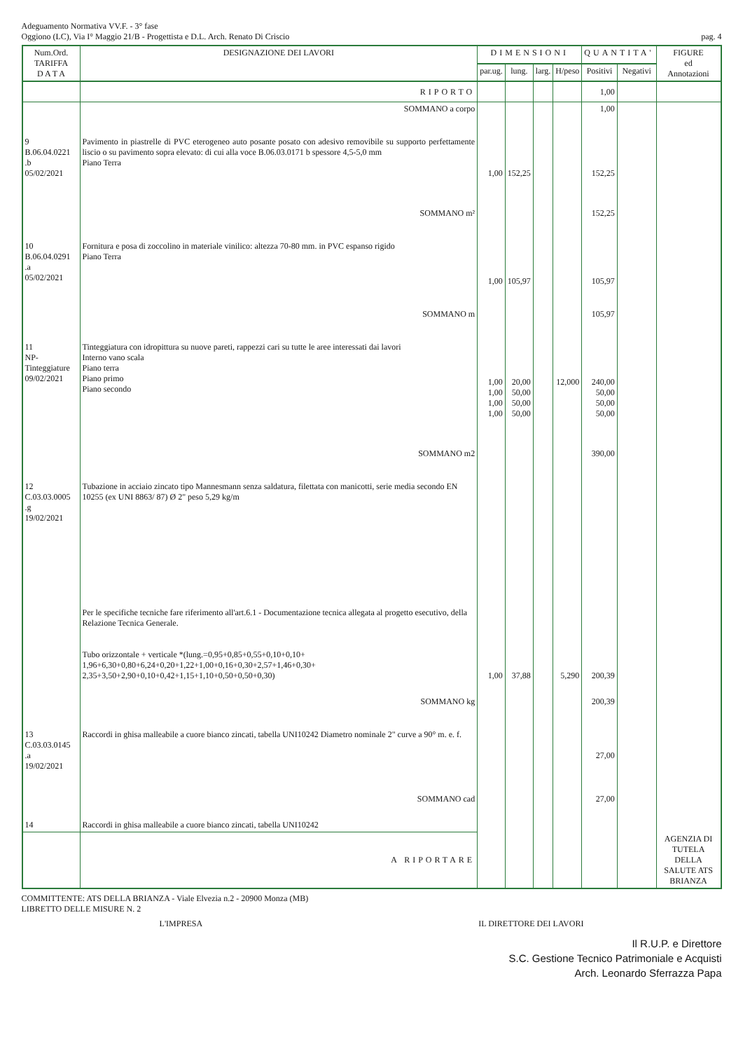Adeguamento Normativa VV.F. - 3° fase
Oggiono (LC), Via I° Maggio 21/B - Progettista e D.L. Arch. Renato Di Criscio
pag. 4
| Num.Ord. TARIFFA D A T A | DESIGNAZIONE DEI LAVORI | DIMENSIONI | | | | QUANTITA' | | FIGURE ed Annotazioni |
| --- | --- | --- | --- | --- | --- | --- | --- | --- |
| | | par.ug. | lung. | larg. | H/peso | Positivi | Negativi | |
| | RIPORTO | | | | | 1,00 | | |
| | SOMMANO a corpo | | | | | 1,00 | | |
| 9 B.06.04.0221 .b 05/02/2021 | Pavimento in piastrelle di PVC eterogeneo auto posante posato con adesivo removibile su supporto perfettamente liscio o su pavimento sopra elevato: di cui alla voce B.06.03.0171 b spessore 4,5-5,0 mm Piano Terra | 1,00 | 152,25 | | | 152,25 | | |
| | SOMMANO m² | | | | | 152,25 | | |
| 10 B.06.04.0291 .a 05/02/2021 | Fornitura e posa di zoccolino in materiale vinilico: altezza 70-80 mm. in PVC espanso rigido Piano Terra | 1,00 | 105,97 | | | 105,97 | | |
| | SOMMANO m | | | | | 105,97 | | |
| 11 NP- Tinteggiature 09/02/2021 | Tinteggiatura con idropittura su nuove pareti, rappezzi cari su tutte le aree interessati dai lavori Interno vano scala Piano terra Piano primo Piano secondo | 1,00 1,00 1,00 1,00 | 20,00 50,00 50,00 50,00 | | 12,000 | 240,00 50,00 50,00 50,00 | | |
| | SOMMANO m2 | | | | | 390,00 | | |
| 12 C.03.03.0005 .g 19/02/2021 | Tubazione in acciaio zincato tipo Mannesmann senza saldatura, filettata con manicotti, serie media secondo EN 10255 (ex UNI 8863/ 87) Ø 2" peso 5,29 kg/m Per le specifiche tecniche fare riferimento all'art.6.1 - Documentazione tecnica allegata al progetto esecutivo, della Relazione Tecnica Generale. Tubo orizzontale + verticale *(lung.=0,95+0,85+0,55+0,10+0,10+ 1,96+6,30+0,80+6,24+0,20+1,22+1,00+0,16+0,30+2,57+1,46+0,30+ 2,35+3,50+2,90+0,10+0,42+1,15+1,10+0,50+0,50+0,30) | 1,00 | 37,88 | | 5,290 | 200,39 | | |
| | SOMMANO kg | | | | | 200,39 | | |
| 13 C.03.03.0145 .a 19/02/2021 | Raccordi in ghisa malleabile a cuore bianco zincati, tabella UNI10242 Diametro nominale 2" curve a 90° m. e. f. | | | | | 27,00 | | |
| | SOMMANO cad | | | | | 27,00 | | |
| 14 | Raccordi in ghisa malleabile a cuore bianco zincati, tabella UNI10242 | | | | | | | |
| | A RIPORTARE | | | | | | | AGENZIA DI TUTELA DELLA SALUTE ATS BRIANZA |
COMMITTENTE: ATS DELLA BRIANZA - Viale Elvezia n.2 - 20900 Monza (MB)
LIBRETTO DELLE MISURE N. 2
L'IMPRESA IL DIRETTORE DEI LAVORI
Il R.U.P. e Direttore
S.C. Gestione Tecnico Patrimoniale e Acquisti
Arch. Leonardo Sferrazza Papa